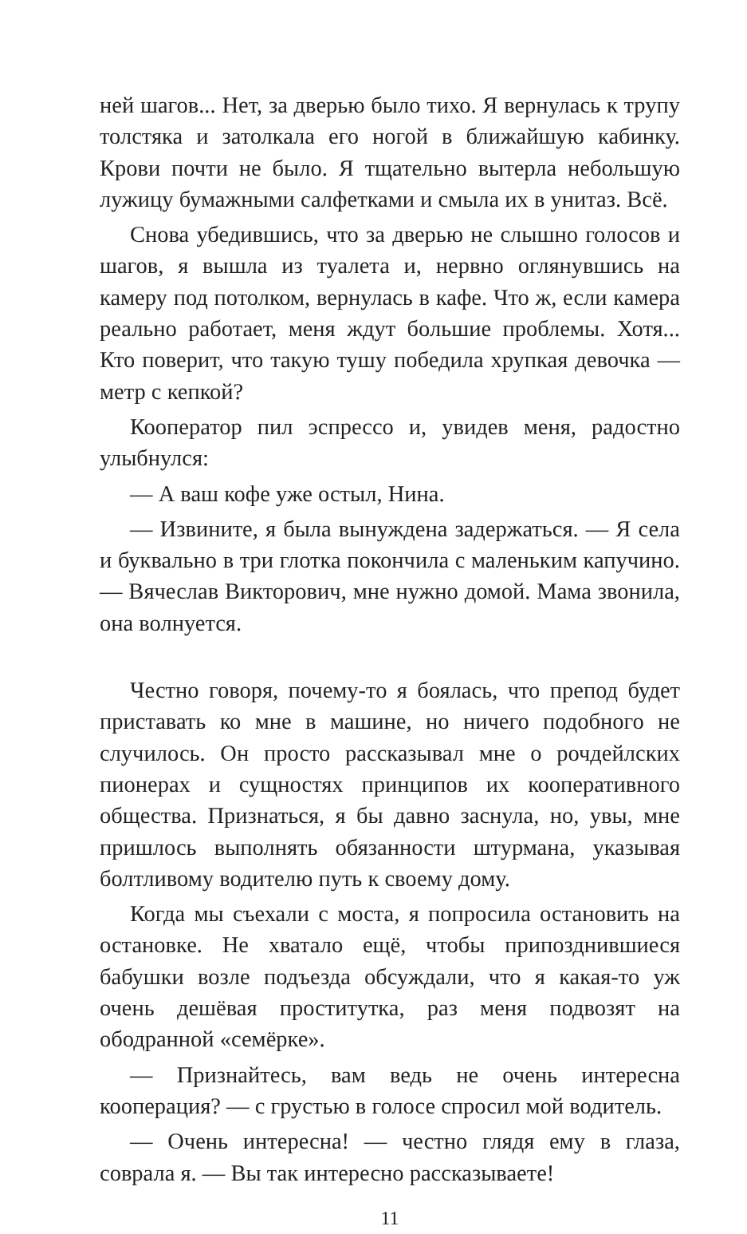ней шагов... Нет, за дверью было тихо. Я вернулась к трупу толстяка и затолкала его ногой в ближайшую кабинку. Крови почти не было. Я тщательно вытерла небольшую лужицу бумажными салфетками и смыла их в унитаз. Всё.
Снова убедившись, что за дверью не слышно голосов и шагов, я вышла из туалета и, нервно оглянувшись на камеру под потолком, вернулась в кафе. Что ж, если камера реально работает, меня ждут большие проблемы. Хотя... Кто поверит, что такую тушу победила хрупкая девочка — метр с кепкой?
Кооператор пил эспрессо и, увидев меня, радостно улыбнулся:
— А ваш кофе уже остыл, Нина.
— Извините, я была вынуждена задержаться. — Я села и буквально в три глотка покончила с маленьким капучино. — Вячеслав Викторович, мне нужно домой. Мама звонила, она волнуется.
Честно говоря, почему-то я боялась, что препод будет приставать ко мне в машине, но ничего подобного не случилось. Он просто рассказывал мне о рочдейлских пионерах и сущностях принципов их кооперативного общества. Признаться, я бы давно заснула, но, увы, мне пришлось выполнять обязанности штурмана, указывая болтливому водителю путь к своему дому.
Когда мы съехали с моста, я попросила остановить на остановке. Не хватало ещё, чтобы припозднившиеся бабушки возле подъезда обсуждали, что я какая-то уж очень дешёвая проститутка, раз меня подвозят на ободранной «семёрке».
— Признайтесь, вам ведь не очень интересна кооперация? — с грустью в голосе спросил мой водитель.
— Очень интересна! — честно глядя ему в глаза, соврала я. — Вы так интересно рассказываете!
11